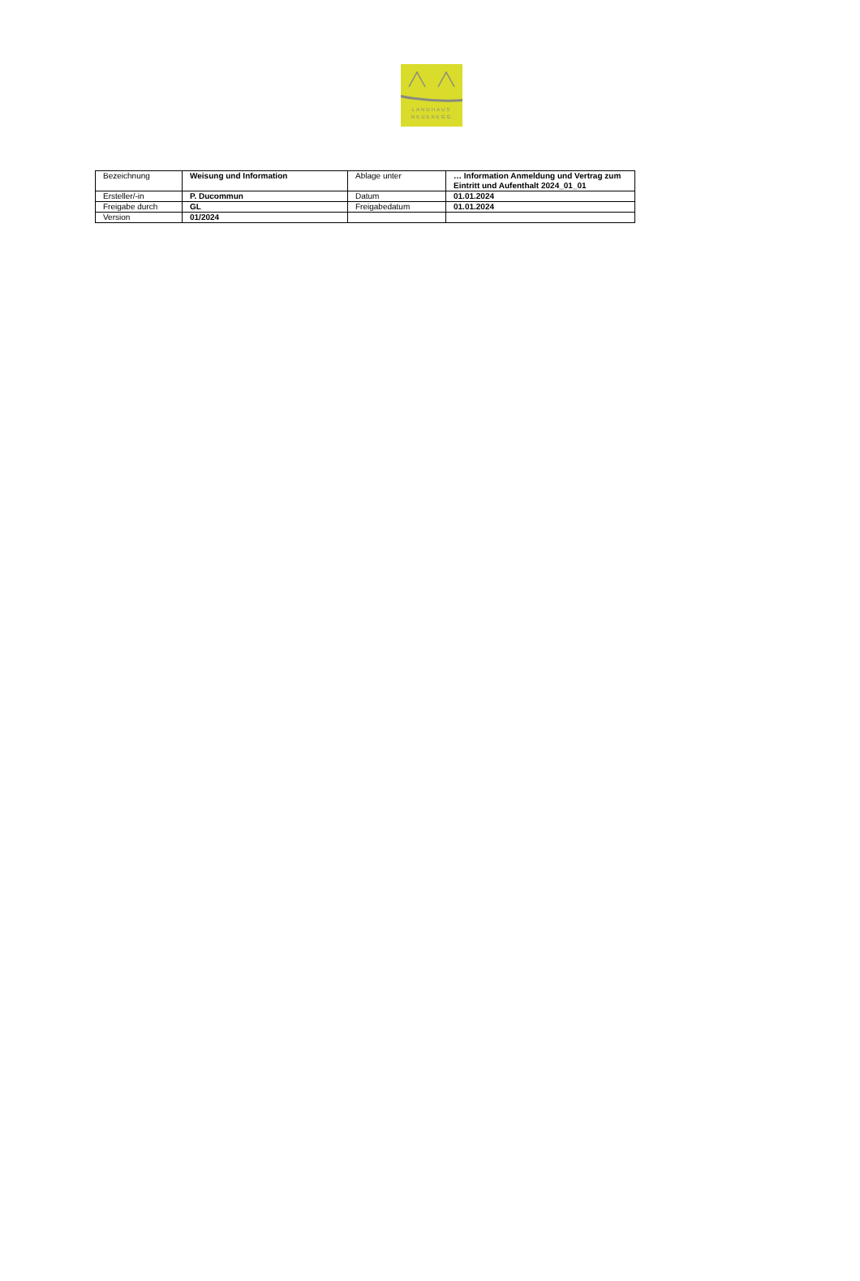LANDHAUS
NEUENEGG
| Bezeichnung | Weisung und Information | Ablage unter | … Information Anmeldung und Vertrag zum Eintritt und Aufenthalt 2024_01_01 |
| Ersteller/-in | P. Ducommun | Datum | 01.01.2024 |
| Freigabe durch | GL | Freigabedatum | 01.01.2024 |
| Version | 01/2024 | | |